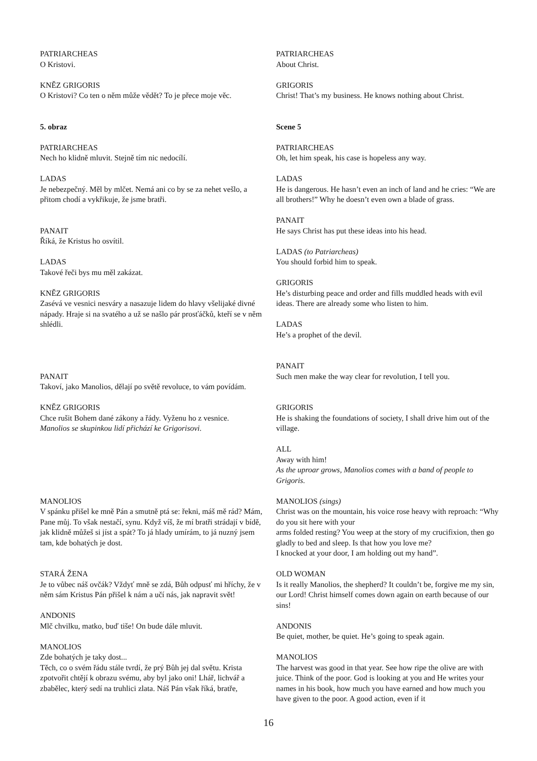PATRIARCHEAS
O Kristovi.
KNĚZ GRIGORIS
O Kristovi? Co ten o něm může vědět? To je přece moje věc.
5. obraz
PATRIARCHEAS
Nech ho klidně mluvit. Stejně tím nic nedocílí.
LADAS
Je nebezpečný. Měl by mlčet. Nemá ani co by se za nehet vešlo, a přitom chodí a vykřikuje, že jsme bratři.
PANAIT
Říká, že Kristus ho osvítil.
LADAS
Takové řeči bys mu měl zakázat.
KNĚZ GRIGORIS
Zasévá ve vesnici nesváry a nasazuje lidem do hlavy všelijaké divné nápady. Hraje si na svatého a už se našlo pár prosťáčků, kteří se v něm shlédli.
PANAIT
Takoví, jako Manolios, dělají po světě revoluce, to vám povídám.
KNĚZ GRIGORIS
Chce rušit Bohem dané zákony a řády. Vyženu ho z vesnice.
Manolios se skupinkou lidí přichází ke Grigorisovi.
MANOLIOS
V spánku přišel ke mně Pán a smutně ptá se: řekni, máš mě rád? Mám, Pane můj. To však nestačí, synu. Když víš, že mí bratři strádají v bídě, jak klidně můžeš si jíst a spát? To já hlady umírám, to já nuzný jsem tam, kde bohatých je dost.
STARÁ ŽENA
Je to vůbec náš ovčák? Vždyť mně se zdá, Bůh odpusť mi hříchy, že v něm sám Kristus Pán přišel k nám a učí nás, jak napravit svět!
ANDONIS
Mlč chvilku, matko, buď tiše! On bude dále mluvit.
MANOLIOS
Zde bohatých je taky dost...
Těch, co o svém řádu stále tvrdí, že prý Bůh jej dal světu. Krista zpotvořit chtějí k obrazu svému, aby byl jako oni! Lhář, lichvář a zbabělec, který sedí na truhlici zlata. Náš Pán však říká, bratře,
PATRIARCHEAS
About Christ.
GRIGORIS
Christ! That’s my business. He knows nothing about Christ.
Scene 5
PATRIARCHEAS
Oh, let him speak, his case is hopeless any way.
LADAS
He is dangerous. He hasn’t even an inch of land and he cries: “We are all brothers!” Why he doesn’t even own a blade of grass.
PANAIT
He says Christ has put these ideas into his head.
LADAS (to Patriarcheas)
You should forbid him to speak.
GRIGORIS
He’s disturbing peace and order and fills muddled heads with evil ideas. There are already some who listen to him.
LADAS
He’s a prophet of the devil.
PANAIT
Such men make the way clear for revolution, I tell you.
GRIGORIS
He is shaking the foundations of society, I shall drive him out of the village.
ALL
Away with him!
As the uproar grows, Manolios comes with a band of people to Grigoris.
MANOLIOS (sings)
Christ was on the mountain, his voice rose heavy with reproach: “Why do you sit here with your
arms folded resting? You weep at the story of my crucifixion, then go gladly to bed and sleep. Is that how you love me?
I knocked at your door, I am holding out my hand”.
OLD WOMAN
Is it really Manolios, the shepherd? It couldn’t be, forgive me my sin, our Lord! Christ himself comes down again on earth because of our sins!
ANDONIS
Be quiet, mother, be quiet. He’s going to speak again.
MANOLIOS
The harvest was good in that year. See how ripe the olive are with juice. Think of the poor. God is looking at you and He writes your names in his book, how much you have earned and how much you have given to the poor. A good action, even if it
16